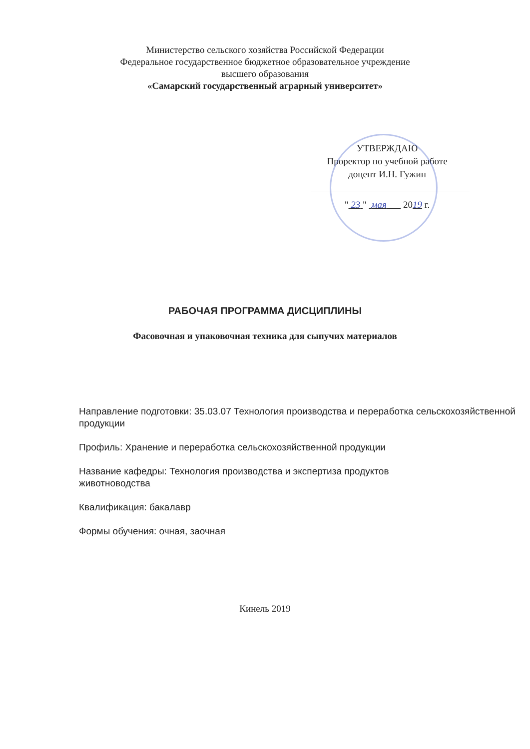Министерство сельского хозяйства Российской Федерации
Федеральное государственное бюджетное образовательное учреждение
высшего образования
«Самарский государственный аграрный университет»
УТВЕРЖДАЮ
Проректор по учебной работе
доцент И.Н. Гужин
" 23 " мая 2019 г.
РАБОЧАЯ ПРОГРАММА ДИСЦИПЛИНЫ
Фасовочная и упаковочная техника для сыпучих материалов
Направление подготовки: 35.03.07 Технология производства и переработка сельскохозяйственной продукции
Профиль: Хранение и переработка сельскохозяйственной продукции
Название кафедры: Технология производства и экспертиза продуктов
животноводства
Квалификация: бакалавр
Формы обучения: очная, заочная
Кинель 2019